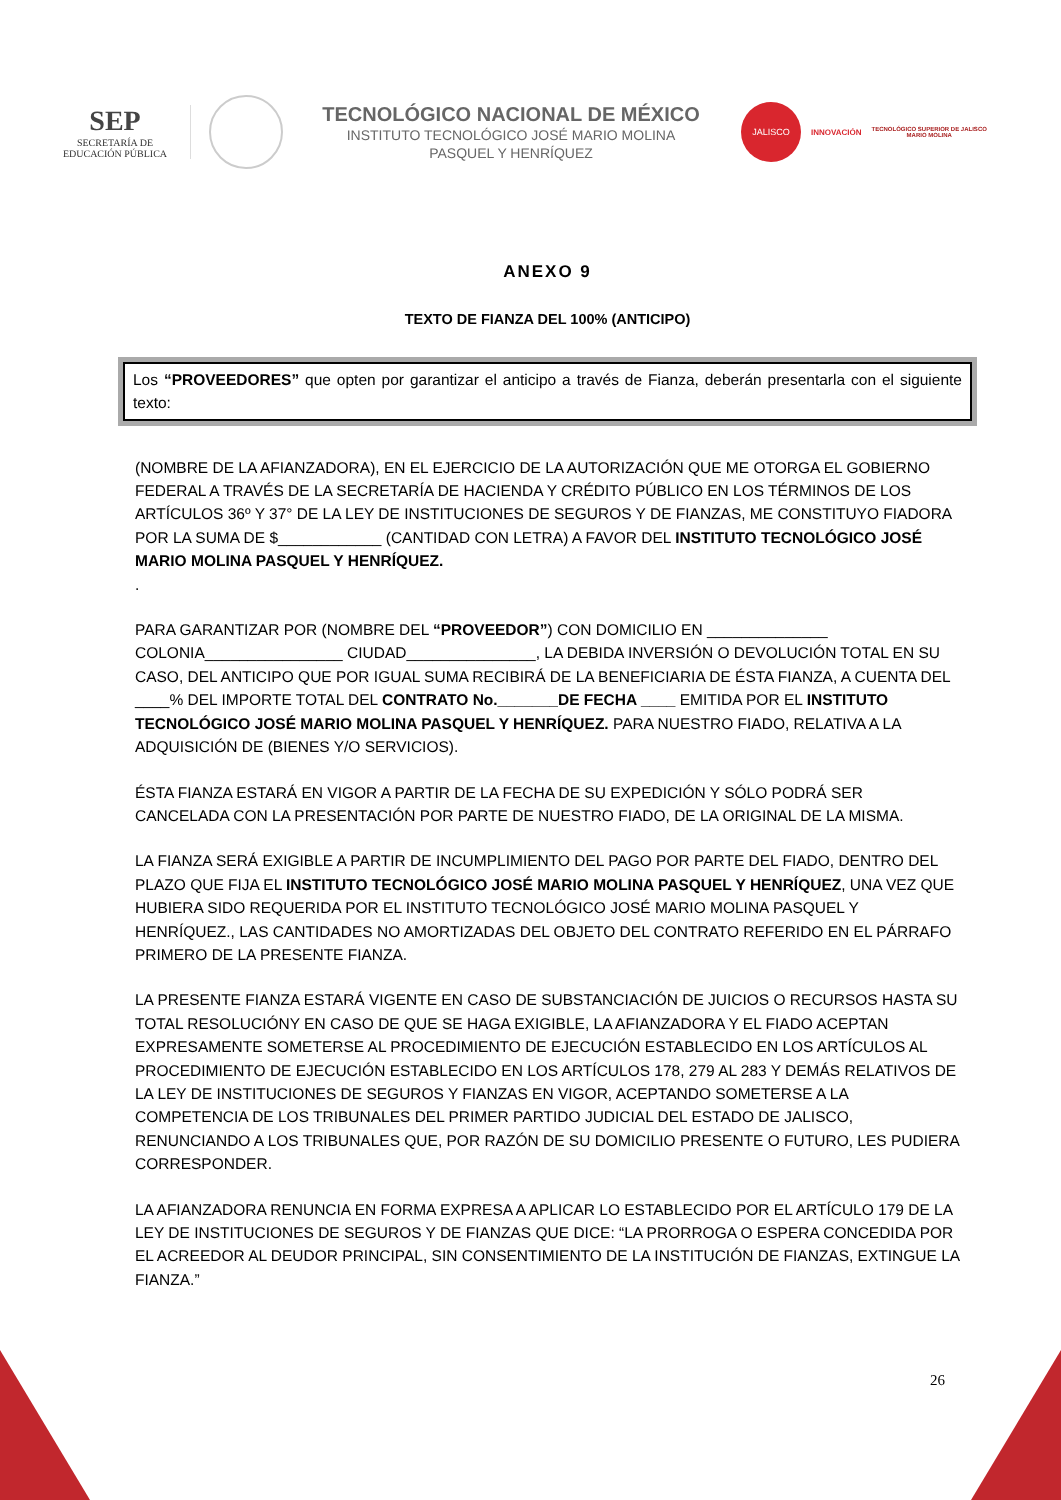SEP
SECRETARÍA DE
EDUCACIÓN PÚBLICA
TECNOLÓGICO NACIONAL DE MÉXICO
INSTITUTO TECNOLÓGICO JOSÉ MARIO MOLINA
PASQUEL Y HENRÍQUEZ
JALISCO
INNOVACIÓN
TECNOLÓGICO SUPERIOR DE JALISCO
MARIO MOLINA
ANEXO 9
TEXTO DE FIANZA DEL 100% (ANTICIPO)
Los “PROVEEDORES” que opten por garantizar el anticipo a través de Fianza, deberán presentarla con el siguiente texto:
(NOMBRE DE LA AFIANZADORA), EN EL EJERCICIO DE LA AUTORIZACIÓN QUE ME OTORGA EL GOBIERNO FEDERAL A TRAVÉS DE LA SECRETARÍA DE HACIENDA Y CRÉDITO PÚBLICO EN LOS TÉRMINOS DE LOS ARTÍCULOS 36º Y 37° DE LA LEY DE INSTITUCIONES DE SEGUROS Y DE FIANZAS, ME CONSTITUYO FIADORA POR LA SUMA DE $____________ (CANTIDAD CON LETRA) A FAVOR DEL INSTITUTO TECNOLÓGICO JOSÉ MARIO MOLINA PASQUEL Y HENRÍQUEZ.
.
PARA GARANTIZAR POR (NOMBRE DEL “PROVEEDOR”) CON DOMICILIO EN ______________ COLONIA________________ CIUDAD_______________, LA DEBIDA INVERSIÓN O DEVOLUCIÓN TOTAL EN SU CASO, DEL ANTICIPO QUE POR IGUAL SUMA RECIBIRÁ DE LA BENEFICIARIA DE ÉSTA FIANZA, A CUENTA DEL ____% DEL IMPORTE TOTAL DEL CONTRATO No._______DE FECHA ____ EMITIDA POR EL INSTITUTO TECNOLÓGICO JOSÉ MARIO MOLINA PASQUEL Y HENRÍQUEZ. PARA NUESTRO FIADO, RELATIVA A LA ADQUISICIÓN DE (BIENES Y/O SERVICIOS).
ÉSTA FIANZA ESTARÁ EN VIGOR A PARTIR DE LA FECHA DE SU EXPEDICIÓN Y SÓLO PODRÁ SER CANCELADA CON LA PRESENTACIÓN POR PARTE DE NUESTRO FIADO, DE LA ORIGINAL DE LA MISMA.
LA FIANZA SERÁ EXIGIBLE A PARTIR DE INCUMPLIMIENTO DEL PAGO POR PARTE DEL FIADO, DENTRO DEL PLAZO QUE FIJA EL INSTITUTO TECNOLÓGICO JOSÉ MARIO MOLINA PASQUEL Y HENRÍQUEZ, UNA VEZ QUE HUBIERA SIDO REQUERIDA POR EL INSTITUTO TECNOLÓGICO JOSÉ MARIO MOLINA PASQUEL Y HENRÍQUEZ., LAS CANTIDADES NO AMORTIZADAS DEL OBJETO DEL CONTRATO REFERIDO EN EL PÁRRAFO PRIMERO DE LA PRESENTE FIANZA.
LA PRESENTE FIANZA ESTARÁ VIGENTE EN CASO DE SUBSTANCIACIÓN DE JUICIOS O RECURSOS HASTA SU TOTAL RESOLUCIÓNY EN CASO DE QUE SE HAGA EXIGIBLE, LA AFIANZADORA Y EL FIADO ACEPTAN EXPRESAMENTE SOMETERSE AL PROCEDIMIENTO DE EJECUCIÓN ESTABLECIDO EN LOS ARTÍCULOS AL PROCEDIMIENTO DE EJECUCIÓN ESTABLECIDO EN LOS ARTÍCULOS 178, 279 AL 283 Y DEMÁS RELATIVOS DE LA LEY DE INSTITUCIONES DE SEGUROS Y FIANZAS EN VIGOR, ACEPTANDO SOMETERSE A LA COMPETENCIA DE LOS TRIBUNALES DEL PRIMER PARTIDO JUDICIAL DEL ESTADO DE JALISCO, RENUNCIANDO A LOS TRIBUNALES QUE, POR RAZÓN DE SU DOMICILIO PRESENTE O FUTURO, LES PUDIERA CORRESPONDER.
LA AFIANZADORA RENUNCIA EN FORMA EXPRESA A APLICAR LO ESTABLECIDO POR EL ARTÍCULO 179 DE LA LEY DE INSTITUCIONES DE SEGUROS Y DE FIANZAS QUE DICE: “LA PRORROGA O ESPERA CONCEDIDA POR EL ACREEDOR AL DEUDOR PRINCIPAL, SIN CONSENTIMIENTO DE LA INSTITUCIÓN DE FIANZAS, EXTINGUE LA FIANZA.”
26